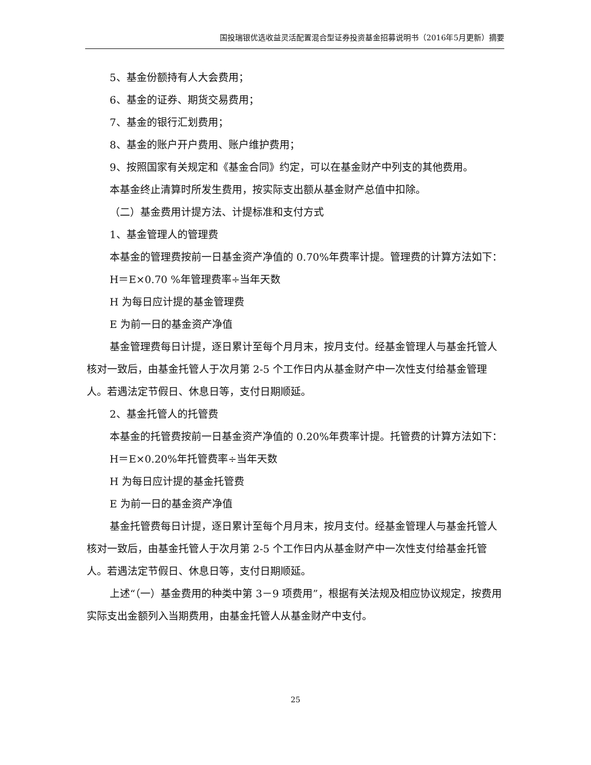国投瑞银优选收益灵活配置混合型证券投资基金招募说明书（2016年5月更新）摘要
5、基金份额持有人大会费用；
6、基金的证券、期货交易费用；
7、基金的银行汇划费用；
8、基金的账户开户费用、账户维护费用；
9、按照国家有关规定和《基金合同》约定，可以在基金财产中列支的其他费用。
本基金终止清算时所发生费用，按实际支出额从基金财产总值中扣除。
（二）基金费用计提方法、计提标准和支付方式
1、基金管理人的管理费
本基金的管理费按前一日基金资产净值的 0.70%年费率计提。管理费的计算方法如下：
H＝E×0.70 %年管理费率÷当年天数
H 为每日应计提的基金管理费
E 为前一日的基金资产净值
基金管理费每日计提，逐日累计至每个月月末，按月支付。经基金管理人与基金托管人核对一致后，由基金托管人于次月第 2-5 个工作日内从基金财产中一次性支付给基金管理人。若遇法定节假日、休息日等，支付日期顺延。
2、基金托管人的托管费
本基金的托管费按前一日基金资产净值的 0.20%年费率计提。托管费的计算方法如下：
H＝E×0.20%年托管费率÷当年天数
H 为每日应计提的基金托管费
E 为前一日的基金资产净值
基金托管费每日计提，逐日累计至每个月月末，按月支付。经基金管理人与基金托管人核对一致后，由基金托管人于次月第 2-5 个工作日内从基金财产中一次性支付给基金托管人。若遇法定节假日、休息日等，支付日期顺延。
上述“（一）基金费用的种类中第 3－9 项费用”，根据有关法规及相应协议规定，按费用实际支出金额列入当期费用，由基金托管人从基金财产中支付。
25